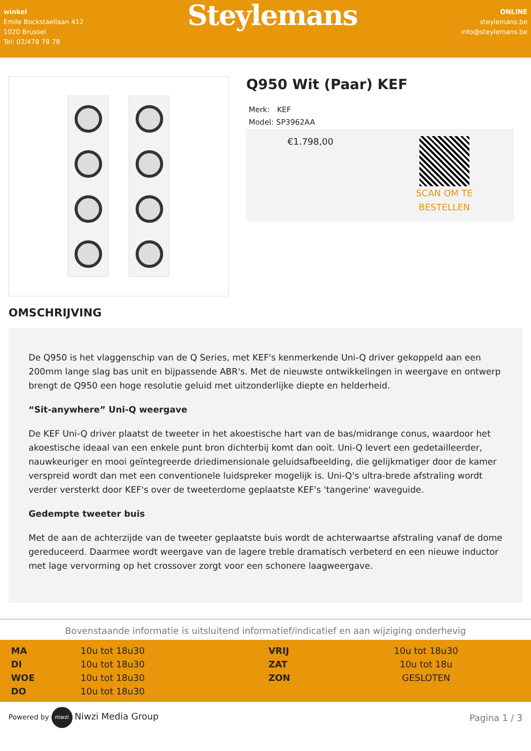winkel
Emile Bockstaellaan 412
1020 Brussel
Tel: 02/478 78 78
Steylemans
ONLINE
steylemans.be
info@steylemans.be
Q950 Wit (Paar) KEF
Merk: KEF
Model: SP3962AA
€1.798,00
SCAN OM TE
BESTELLEN
OMSCHRIJVING
De Q950 is het vlaggenschip van de Q Series, met KEF's kenmerkende Uni-Q driver gekoppeld aan een 200mm lange slag bas unit en bijpassende ABR's. Met de nieuwste ontwikkelingen in weergave en ontwerp brengt de Q950 een hoge resolutie geluid met uitzonderlijke diepte en helderheid.
“Sit-anywhere” Uni-Q weergave
De KEF Uni-Q driver plaatst de tweeter in het akoestische hart van de bas/midrange conus, waardoor het akoestische ideaal van een enkele punt bron dichterbij komt dan ooit. Uni-Q levert een gedetailleerder, nauwkeuriger en mooi geïntegreerde driedimensionale geluidsafbeelding, die gelijkmatiger door de kamer verspreid wordt dan met een conventionele luidspreker mogelijk is. Uni-Q's ultra-brede afstraling wordt verder versterkt door KEF's over de tweeterdome geplaatste KEF's 'tangerine' waveguide.
Gedempte tweeter buis
Met de aan de achterzijde van de tweeter geplaatste buis wordt de achterwaartse afstraling vanaf de dome gereduceerd. Daarmee wordt weergave van de lagere treble dramatisch verbeterd en een nieuwe inductor met lage vervorming op het crossover zorgt voor een schonere laagweergave.
Bovenstaande informatie is uitsluitend informatief/indicatief en aan wijziging onderhevig
| MA | 10u tot 18u30 | VRIJ | 10u tot 18u30 |
| DI | 10u tot 18u30 | ZAT | 10u tot 18u |
| WOE | 10u tot 18u30 | ZON | GESLOTEN |
| DO | 10u tot 18u30 | | |
Powered by niwzi Niwzi Media Group
Pagina 1 / 3